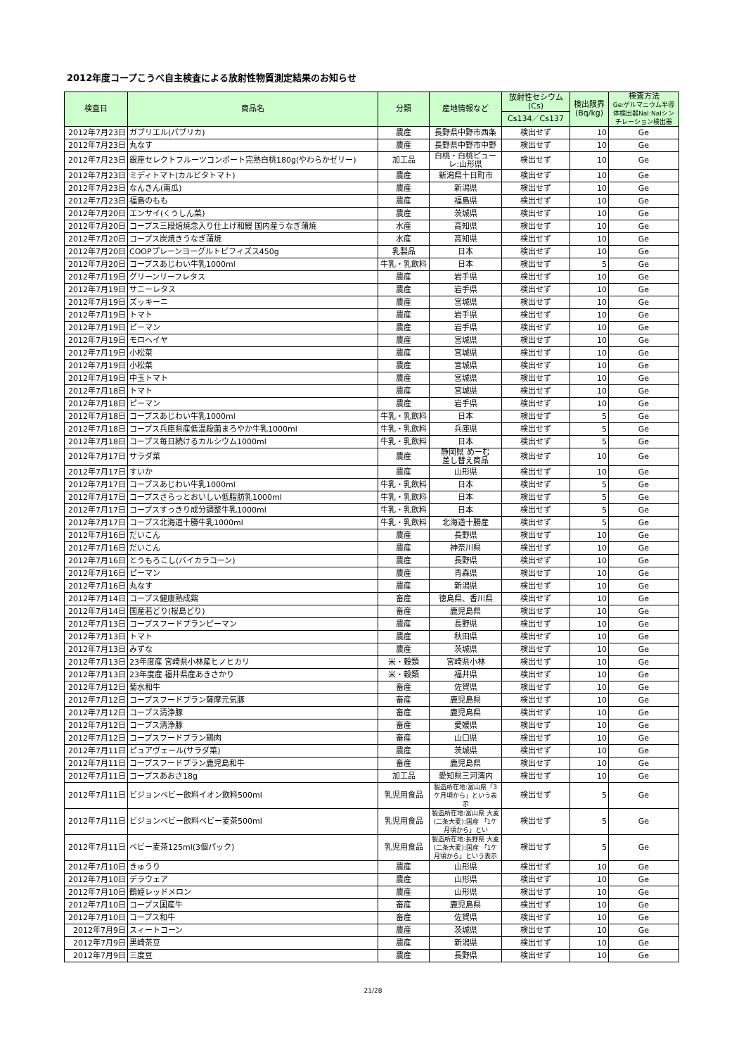2012年度コープこうべ自主検査による放射性物質測定結果のお知らせ
| 検査日 | 商品名 | 分類 | 産地情報など | 放射性セシウム (Cs) | 検出限界 (Bq/kg) | 検査方法 Ge:ゲルマニウム半導体検出器NaI:NaIシンチレーション検出器 |
| --- | --- | --- | --- | --- | --- | --- |
| | | | | Cs134／Cs137 | | |
| 2012年7月23日 | ガブリエル(パプリカ) | 農産 | 長野県中野市西条 | 検出せず | 10 | Ge |
| 2012年7月23日 | 丸なす | 農産 | 長野県中野市中野 | 検出せず | 10 | Ge |
| 2012年7月23日 | 銀座セレクトフルーツコンポート完熟白桃180g(やわらかゼリー) | 加工品 | 白桃・白桃ピューレ:山形県 | 検出せず | 10 | Ge |
| 2012年7月23日 | ミディトマト(カルビタトマト) | 農産 | 新潟県十日町市 | 検出せず | 10 | Ge |
| 2012年7月23日 | なんきん(南瓜) | 農産 | 新潟県 | 検出せず | 10 | Ge |
| 2012年7月23日 | 福島のもも | 農産 | 福島県 | 検出せず | 10 | Ge |
| 2012年7月20日 | エンサイ(くうしん菜) | 農産 | 茨城県 | 検出せず | 10 | Ge |
| 2012年7月20日 | コープス三段焙焼念入り仕上げ和鰻 国内産うなぎ蒲焼 | 水産 | 高知県 | 検出せず | 10 | Ge |
| 2012年7月20日 | コープス炭焼きうなぎ蒲焼 | 水産 | 高知県 | 検出せず | 10 | Ge |
| 2012年7月20日 | COOPプレーンヨーグルトビフィズス450g | 乳製品 | 日本 | 検出せず | 10 | Ge |
| 2012年7月20日 | コープスあじわい牛乳1000ml | 牛乳・乳飲料 | 日本 | 検出せず | 5 | Ge |
| 2012年7月19日 | グリーンリーフレタス | 農産 | 岩手県 | 検出せず | 10 | Ge |
| 2012年7月19日 | サニーレタス | 農産 | 岩手県 | 検出せず | 10 | Ge |
| 2012年7月19日 | ズッキーニ | 農産 | 宮城県 | 検出せず | 10 | Ge |
| 2012年7月19日 | トマト | 農産 | 岩手県 | 検出せず | 10 | Ge |
| 2012年7月19日 | ピーマン | 農産 | 岩手県 | 検出せず | 10 | Ge |
| 2012年7月19日 | モロヘイヤ | 農産 | 宮城県 | 検出せず | 10 | Ge |
| 2012年7月19日 | 小松菜 | 農産 | 宮城県 | 検出せず | 10 | Ge |
| 2012年7月19日 | 小松菜 | 農産 | 宮城県 | 検出せず | 10 | Ge |
| 2012年7月19日 | 中玉トマト | 農産 | 宮城県 | 検出せず | 10 | Ge |
| 2012年7月18日 | トマト | 農産 | 宮城県 | 検出せず | 10 | Ge |
| 2012年7月18日 | ピーマン | 農産 | 岩手県 | 検出せず | 10 | Ge |
| 2012年7月18日 | コープスあじわい牛乳1000ml | 牛乳・乳飲料 | 日本 | 検出せず | 5 | Ge |
| 2012年7月18日 | コープス兵庫県産低温殺菌まろやか牛乳1000ml | 牛乳・乳飲料 | 兵庫県 | 検出せず | 5 | Ge |
| 2012年7月18日 | コープス毎日続けるカルシウム1000ml | 牛乳・乳飲料 | 日本 | 検出せず | 5 | Ge |
| 2012年7月17日 | サラダ菜 | 農産 | 静岡県 めーむ 差し替え商品 | 検出せず | 10 | Ge |
| 2012年7月17日 | すいか | 農産 | 山形県 | 検出せず | 10 | Ge |
| 2012年7月17日 | コープスあじわい牛乳1000ml | 牛乳・乳飲料 | 日本 | 検出せず | 5 | Ge |
| 2012年7月17日 | コープスさらっとおいしい低脂肪乳1000ml | 牛乳・乳飲料 | 日本 | 検出せず | 5 | Ge |
| 2012年7月17日 | コープスすっきり成分調整牛乳1000ml | 牛乳・乳飲料 | 日本 | 検出せず | 5 | Ge |
| 2012年7月17日 | コープス北海道十勝牛乳1000ml | 牛乳・乳飲料 | 北海道十勝産 | 検出せず | 5 | Ge |
| 2012年7月16日 | だいこん | 農産 | 長野県 | 検出せず | 10 | Ge |
| 2012年7月16日 | だいこん | 農産 | 神奈川県 | 検出せず | 10 | Ge |
| 2012年7月16日 | とうもろこし(バイカラコーン) | 農産 | 長野県 | 検出せず | 10 | Ge |
| 2012年7月16日 | ピーマン | 農産 | 青森県 | 検出せず | 10 | Ge |
| 2012年7月16日 | 丸なす | 農産 | 新潟県 | 検出せず | 10 | Ge |
| 2012年7月14日 | コープス健康熟成鶏 | 畜産 | 徳島県、香川県 | 検出せず | 10 | Ge |
| 2012年7月14日 | 国産若どり(桜島どり) | 畜産 | 鹿児島県 | 検出せず | 10 | Ge |
| 2012年7月13日 | コープスフードプランピーマン | 農産 | 長野県 | 検出せず | 10 | Ge |
| 2012年7月13日 | トマト | 農産 | 秋田県 | 検出せず | 10 | Ge |
| 2012年7月13日 | みずな | 農産 | 茨城県 | 検出せず | 10 | Ge |
| 2012年7月13日 | 23年度産 宮崎県小林産ヒノヒカリ | 米・穀類 | 宮崎県小林 | 検出せず | 10 | Ge |
| 2012年7月13日 | 23年度産 福井県産あきさかり | 米・穀類 | 福井県 | 検出せず | 10 | Ge |
| 2012年7月12日 | 菊水和牛 | 畜産 | 佐賀県 | 検出せず | 10 | Ge |
| 2012年7月12日 | コープスフードプラン薩摩元気豚 | 畜産 | 鹿児島県 | 検出せず | 10 | Ge |
| 2012年7月12日 | コープス清浄豚 | 畜産 | 鹿児島県 | 検出せず | 10 | Ge |
| 2012年7月12日 | コープス清浄豚 | 畜産 | 愛媛県 | 検出せず | 10 | Ge |
| 2012年7月12日 | コープスフードプラン鶏肉 | 畜産 | 山口県 | 検出せず | 10 | Ge |
| 2012年7月11日 | ピュアヴェール(サラダ菜) | 農産 | 茨城県 | 検出せず | 10 | Ge |
| 2012年7月11日 | コープスフードプラン鹿児島和牛 | 畜産 | 鹿児島県 | 検出せず | 10 | Ge |
| 2012年7月11日 | コープスあおさ18g | 加工品 | 愛知県三河湾内 | 検出せず | 10 | Ge |
| 2012年7月11日 | ビジョンベビー飲料イオン飲料500ml | 乳児用食品 | 製造所在地:富山県「3ケ月頃から」という表示 | 検出せず | 5 | Ge |
| 2012年7月11日 | ビジョンベビー飲料ベビー麦茶500ml | 乳児用食品 | 製造所在地:富山県 大麦(二条大麦):国産 「1ケ月頃から」とい | 検出せず | 5 | Ge |
| 2012年7月11日 | ベビー麦茶125ml(3個パック) | 乳児用食品 | 製造所在地:長野県 大麦(二条大麦):国産 「1ケ月頃から」という表示 | 検出せず | 5 | Ge |
| 2012年7月10日 | きゅうり | 農産 | 山形県 | 検出せず | 10 | Ge |
| 2012年7月10日 | デラウェア | 農産 | 山形県 | 検出せず | 10 | Ge |
| 2012年7月10日 | 鶴姫レッドメロン | 農産 | 山形県 | 検出せず | 10 | Ge |
| 2012年7月10日 | コープス国産牛 | 畜産 | 鹿児島県 | 検出せず | 10 | Ge |
| 2012年7月10日 | コープス和牛 | 畜産 | 佐賀県 | 検出せず | 10 | Ge |
| 2012年7月9日 | スィートコーン | 農産 | 茨城県 | 検出せず | 10 | Ge |
| 2012年7月9日 | 黒崎茶豆 | 農産 | 新潟県 | 検出せず | 10 | Ge |
| 2012年7月9日 | 三度豆 | 農産 | 長野県 | 検出せず | 10 | Ge |
21/28